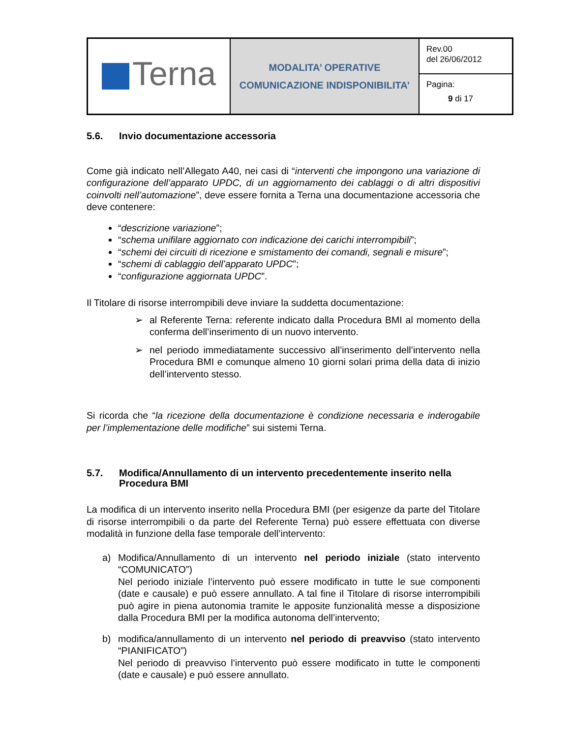| Terna | MODALITA’ OPERATIVE COMUNICAZIONE INDISPONIBILITA’ | Rev.00 del 26/06/2012 |
| | | Pagina: 9 di 17 |
5.6. Invio documentazione accessoria
Come già indicato nell’Allegato A40, nei casi di “interventi che impongono una variazione di configurazione dell’apparato UPDC, di un aggiornamento dei cablaggi o di altri dispositivi coinvolti nell’automazione”, deve essere fornita a Terna una documentazione accessoria che deve contenere:
“descrizione variazione”;
“schema unifilare aggiornato con indicazione dei carichi interrompibili”;
“schemi dei circuiti di ricezione e smistamento dei comandi, segnali e misure”;
“schemi di cablaggio dell’apparato UPDC”;
“configurazione aggiornata UPDC”.
Il Titolare di risorse interrompibili deve inviare la suddetta documentazione:
➢ al Referente Terna: referente indicato dalla Procedura BMI al momento della conferma dell’inserimento di un nuovo intervento.
➢ nel periodo immediatamente successivo all’inserimento dell’intervento nella Procedura BMI e comunque almeno 10 giorni solari prima della data di inizio dell’intervento stesso.
Si ricorda che “la ricezione della documentazione è condizione necessaria e inderogabile per l’implementazione delle modifiche” sui sistemi Terna.
5.7. Modifica/Annullamento di un intervento precedentemente inserito nella Procedura BMI
La modifica di un intervento inserito nella Procedura BMI (per esigenze da parte del Titolare di risorse interrompibili o da parte del Referente Terna) può essere effettuata con diverse modalità in funzione della fase temporale dell’intervento:
a) Modifica/Annullamento di un intervento nel periodo iniziale (stato intervento “COMUNICATO”)
Nel periodo iniziale l’intervento può essere modificato in tutte le sue componenti (date e causale) e può essere annullato. A tal fine il Titolare di risorse interrompibili può agire in piena autonomia tramite le apposite funzionalità messe a disposizione dalla Procedura BMI per la modifica autonoma dell’intervento;
b) modifica/annullamento di un intervento nel periodo di preavviso (stato intervento “PIANIFICATO”)
Nel periodo di preavviso l’intervento può essere modificato in tutte le componenti (date e causale) e può essere annullato.